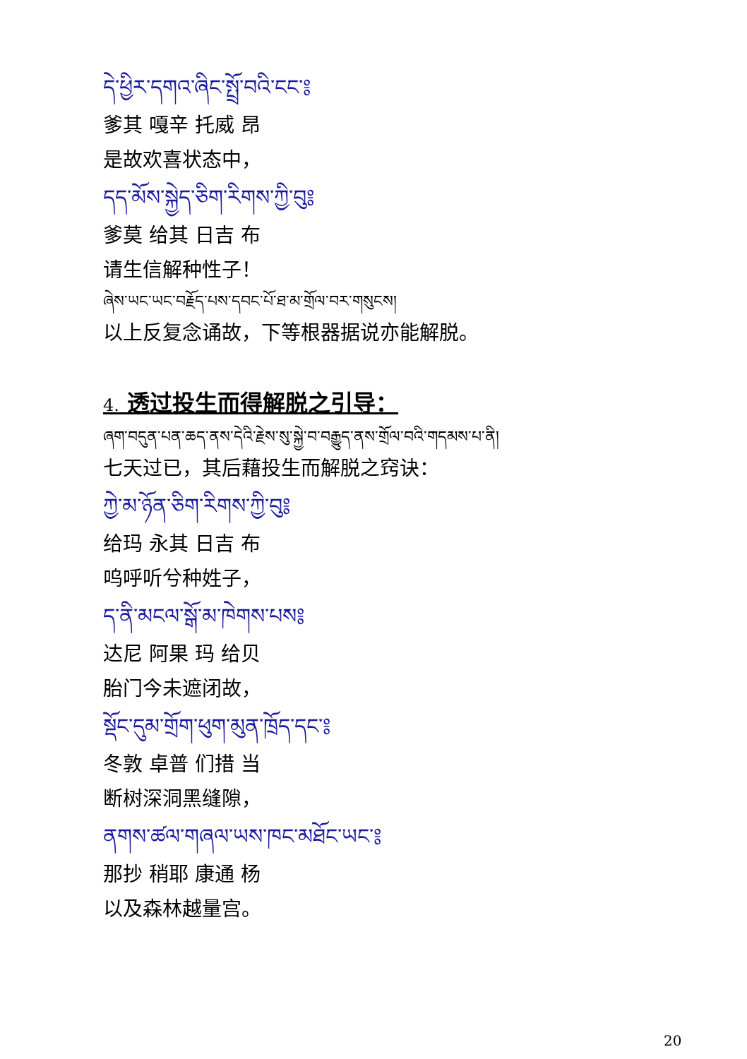དེ་ཕྱིར་དགའ་ཞིང་སྤྲོ་བའི་ངང་༔
爹其 嘎辛 托威 昂
是故欢喜状态中，
དད་མོས་སྐྱེད་ཅིག་རིགས་ཀྱི་བུ༔
爹莫 给其 日吉 布
请生信解种性子！
ཞེས་ཡང་ཡང་བརྗོད་པས་དབང་པོ་ཐ་མ་གྲོལ་བར་གསུངས།
以上反复念诵故，下等根器据说亦能解脱。
4. 透过投生而得解脱之引导：
ཞག་བདུན་པན་ཆད་ནས་དེའི་རྗེས་སུ་སྐྱེ་བ་བརྒྱུད་ནས་གྲོལ་བའི་གདམས་པ་ནི།
七天过已，其后藉投生而解脱之窍诀：
ཀྱེ་མ་ཉོན་ཅིག་རིགས་ཀྱི་བུ༔
给玛 永其 日吉 布
呜呼听兮种姓子，
ད་ནི་མངལ་སྒོ་མ་ཁེགས་པས༔
达尼 阿果 玛 给贝
胎门今未遮闭故，
སྡོང་དུམ་གྲོག་ཕུག་མུན་ཁྲོད་དང་༔
冬敦 卓普 们措 当
断树深洞黑缝隙，
ནགས་ཚལ་གཞལ་ཡས་ཁང་མཐོང་ཡང་༔
那抄 稍耶 康通 杨
以及森林越量宫。
20